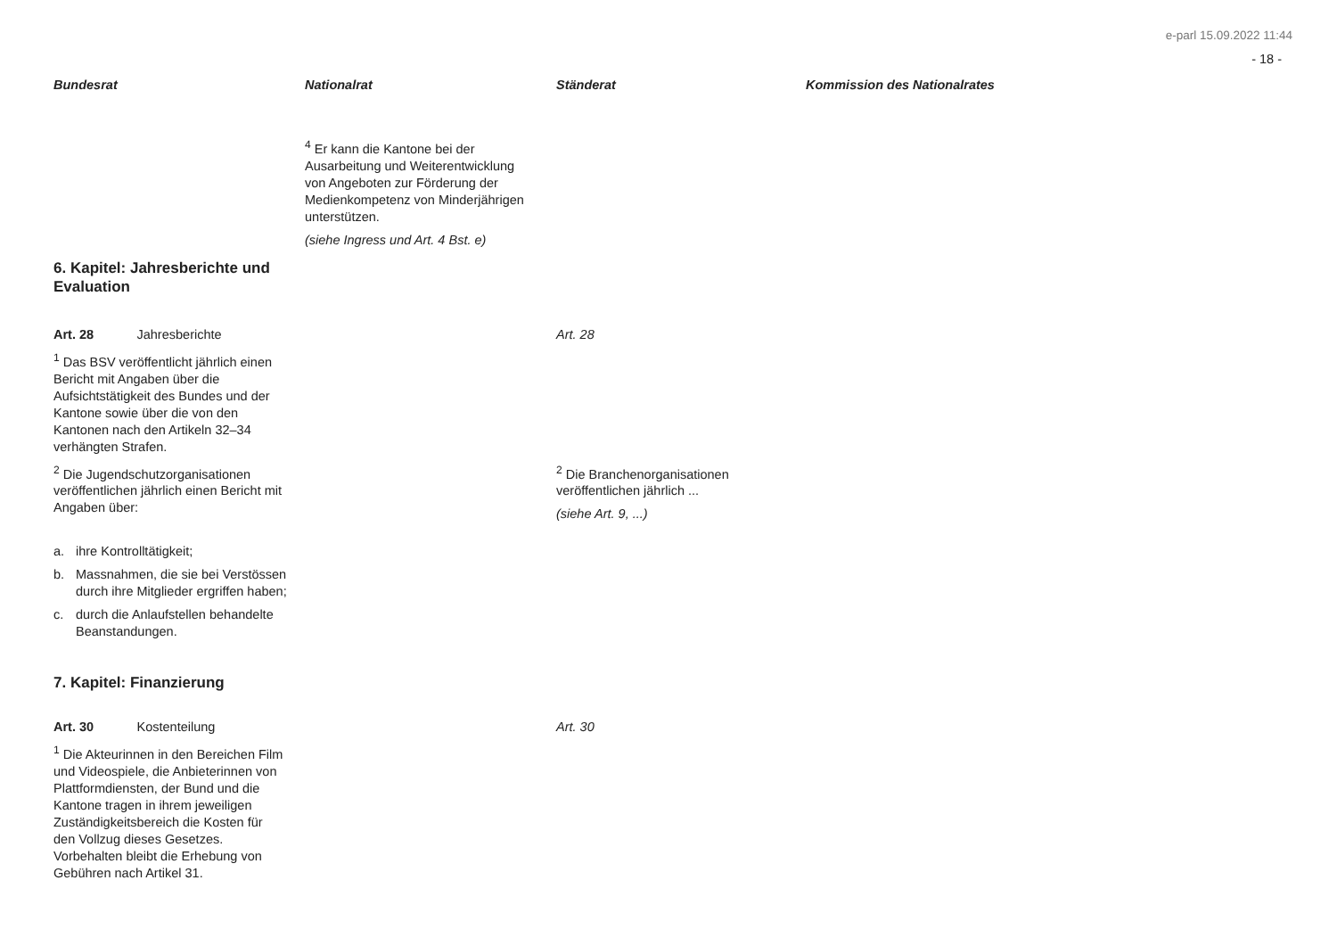e-parl 15.09.2022 11:44
- 18 -
| Bundesrat | Nationalrat | Ständerat | Kommission des Nationalrates |
| --- | --- | --- | --- |
| | <sup>4</sup> Er kann die Kantone bei der Ausarbeitung und Weiterentwicklung von Angeboten zur Förderung der Medienkompetenz von Minderjährigen unterstützen. (siehe Ingress und Art. 4 Bst. e) | | |
| 6. Kapitel: Jahresberichte und Evaluation | | | |
| Art. 28 Jahresberichte <sup>1</sup> Das BSV veröffentlicht jährlich einen Bericht mit Angaben über die Aufsichtstätigkeit des Bundes und der Kantone sowie über die von den Kantonen nach den Artikeln 32–34 verhängten Strafen. | | Art. 28 | |
| <sup>2</sup> Die Jugendschutzorganisationen veröffentlichen jährlich einen Bericht mit Angaben über: a. ihre Kontrolltätigkeit; b. Massnahmen, die sie bei Verstössen durch ihre Mitglieder ergriffen haben; c. durch die Anlaufstellen behandelte Beanstandungen. | | <sup>2</sup> Die Branchenorganisationen veröffentlichen jährlich ... (siehe Art. 9, ...) | |
| 7. Kapitel: Finanzierung | | | |
| Art. 30 Kostenteilung <sup>1</sup> Die Akteurinnen in den Bereichen Film und Videospiele, die Anbieterinnen von Plattformdiensten, der Bund und die Kantone tragen in ihrem jeweiligen Zuständigkeitsbereich die Kosten für den Vollzug dieses Gesetzes. Vorbehalten bleibt die Erhebung von Gebühren nach Artikel 31. | | Art. 30 | |